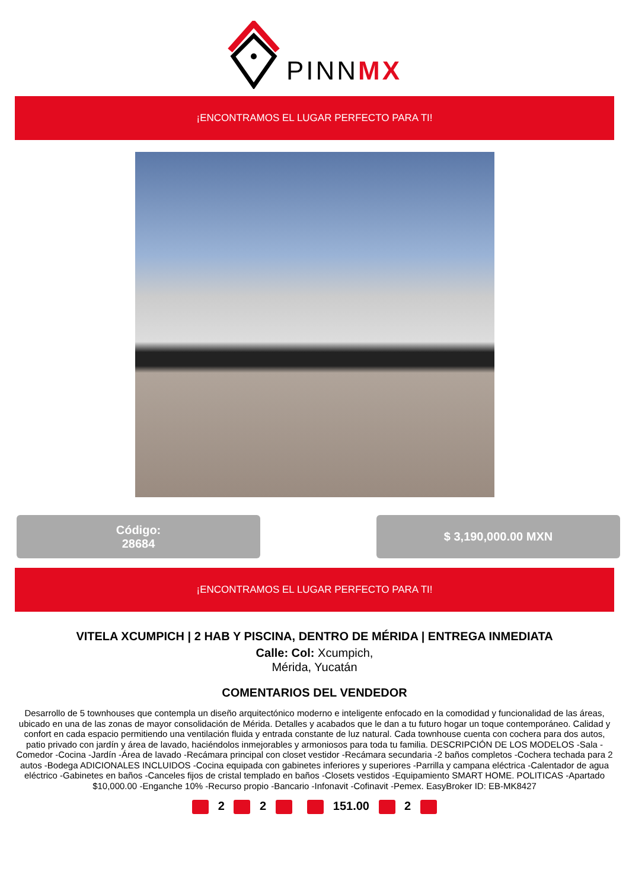PINNMX
¡ENCONTRAMOS EL LUGAR PERFECTO PARA TI!
Código:
28684
$ 3,190,000.00 MXN
¡ENCONTRAMOS EL LUGAR PERFECTO PARA TI!
VITELA XCUMPICH | 2 HAB Y PISCINA, DENTRO DE MÉRIDA | ENTREGA INMEDIATA
Calle: Col: Xcumpich,
Mérida, Yucatán
COMENTARIOS DEL VENDEDOR
Desarrollo de 5 townhouses que contempla un diseño arquitectónico moderno e inteligente enfocado en la comodidad y funcionalidad de las áreas, ubicado en una de las zonas de mayor consolidación de Mérida. Detalles y acabados que le dan a tu futuro hogar un toque contemporáneo. Calidad y confort en cada espacio permitiendo una ventilación fluida y entrada constante de luz natural. Cada townhouse cuenta con cochera para dos autos, patio privado con jardín y área de lavado, haciéndolos inmejorables y armoniosos para toda tu familia. DESCRIPCIÓN DE LOS MODELOS -Sala -Comedor -Cocina -Jardín -Área de lavado -Recámara principal con closet vestidor -Recámara secundaria -2 baños completos -Cochera techada para 2 autos -Bodega ADICIONALES INCLUIDOS -Cocina equipada con gabinetes inferiores y superiores -Parrilla y campana eléctrica -Calentador de agua eléctrico -Gabinetes en baños -Canceles fijos de cristal templado en baños -Closets vestidos -Equipamiento SMART HOME. POLITICAS -Apartado $10,000.00 -Enganche 10% -Recurso propio -Bancario -Infonavit -Cofinavit -Pemex. EasyBroker ID: EB-MK8427
2 2 151.00 2